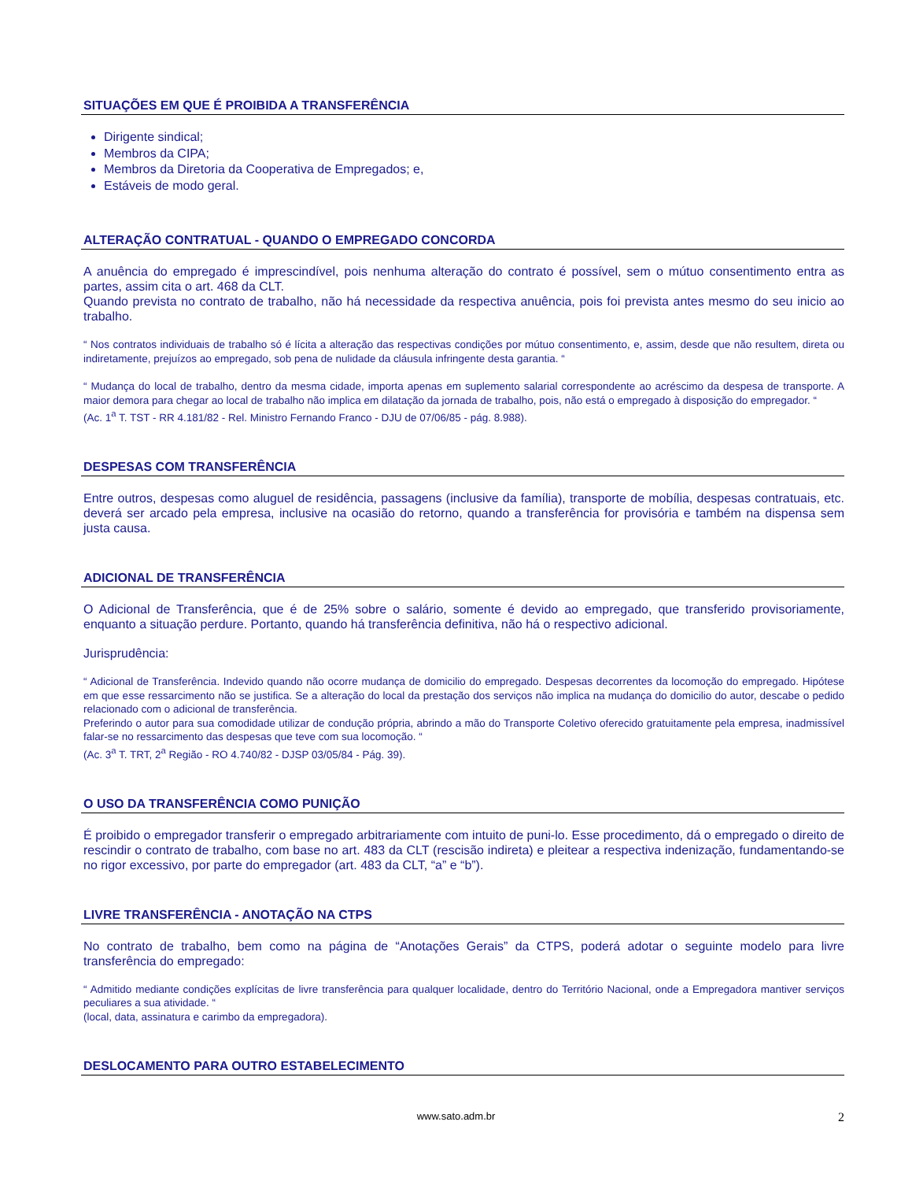SITUAÇÕES EM QUE É PROIBIDA A TRANSFERÊNCIA
Dirigente sindical;
Membros da CIPA;
Membros da Diretoria da Cooperativa de Empregados; e,
Estáveis de modo geral.
ALTERAÇÃO CONTRATUAL - QUANDO O EMPREGADO CONCORDA
A anuência do empregado é imprescindível, pois nenhuma alteração do contrato é possível, sem o mútuo consentimento entra as partes, assim cita o art. 468 da CLT.
Quando prevista no contrato de trabalho, não há necessidade da respectiva anuência, pois foi prevista antes mesmo do seu inicio ao trabalho.
“ Nos contratos individuais de trabalho só é lícita a alteração das respectivas condições por mútuo consentimento, e, assim, desde que não resultem, direta ou indiretamente, prejuízos ao empregado, sob pena de nulidade da cláusula infringente desta garantia. “
“ Mudança do local de trabalho, dentro da mesma cidade, importa apenas em suplemento salarial correspondente ao acréscimo da despesa de transporte. A maior demora para chegar ao local de trabalho não implica em dilatação da jornada de trabalho, pois, não está o empregado à disposição do empregador. “
(Ac. 1<sup>a</sup> T. TST - RR 4.181/82 - Rel. Ministro Fernando Franco - DJU de 07/06/85 - pág. 8.988).
DESPESAS COM TRANSFERÊNCIA
Entre outros, despesas como aluguel de residência, passagens (inclusive da família), transporte de mobília, despesas contratuais, etc. deverá ser arcado pela empresa, inclusive na ocasião do retorno, quando a transferência for provisória e também na dispensa sem justa causa.
ADICIONAL DE TRANSFERÊNCIA
O Adicional de Transferência, que é de 25% sobre o salário, somente é devido ao empregado, que transferido provisoriamente, enquanto a situação perdure. Portanto, quando há transferência definitiva, não há o respectivo adicional.
Jurisprudência:
“ Adicional de Transferência. Indevido quando não ocorre mudança de domicilio do empregado. Despesas decorrentes da locomoção do empregado. Hipótese em que esse ressarcimento não se justifica. Se a alteração do local da prestação dos serviços não implica na mudança do domicilio do autor, descabe o pedido relacionado com o adicional de transferência.
Preferindo o autor para sua comodidade utilizar de condução própria, abrindo a mão do Transporte Coletivo oferecido gratuitamente pela empresa, inadmissível falar-se no ressarcimento das despesas que teve com sua locomoção. “
(Ac. 3<sup>a</sup> T. TRT, 2<sup>a</sup> Região - RO 4.740/82 - DJSP 03/05/84 - Pág. 39).
O USO DA TRANSFERÊNCIA COMO PUNIÇÃO
É proibido o empregador transferir o empregado arbitrariamente com intuito de puni-lo. Esse procedimento, dá o empregado o direito de rescindir o contrato de trabalho, com base no art. 483 da CLT (rescisão indireta) e pleitear a respectiva indenização, fundamentando-se no rigor excessivo, por parte do empregador (art. 483 da CLT, “a” e “b”).
LIVRE TRANSFERÊNCIA - ANOTAÇÃO NA CTPS
No contrato de trabalho, bem como na página de “Anotações Gerais” da CTPS, poderá adotar o seguinte modelo para livre transferência do empregado:
“ Admitido mediante condições explícitas de livre transferência para qualquer localidade, dentro do Território Nacional, onde a Empregadora mantiver serviços peculiares a sua atividade. “
(local, data, assinatura e carimbo da empregadora).
DESLOCAMENTO PARA OUTRO ESTABELECIMENTO
www.sato.adm.br 2